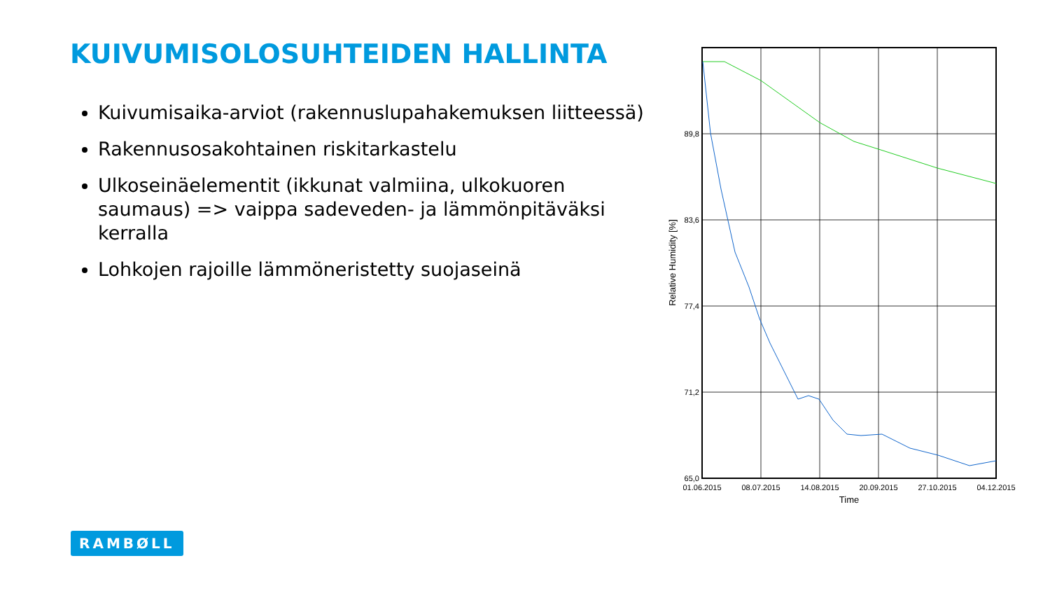KUIVUMISOLOSUHTEIDEN HALLINTA
Kuivumisaika-arviot (rakennuslupahakemuksen liitteessä)
Rakennusosakohtainen riskitarkastelu
Ulkoseinäelementit (ikkunat valmiina, ulkokuoren saumaus) => vaippa sadeveden- ja lämmönpitäväksi kerralla
Lohkojen rajoille lämmöneristetty suojaseinä
89,8
83,6
77,4
71,2
65,0
01.06.2015
08.07.2015
14.08.2015
20.09.2015
27.10.2015
04.12.2015
Time
Relative Humidity [%]
RAMBØLL